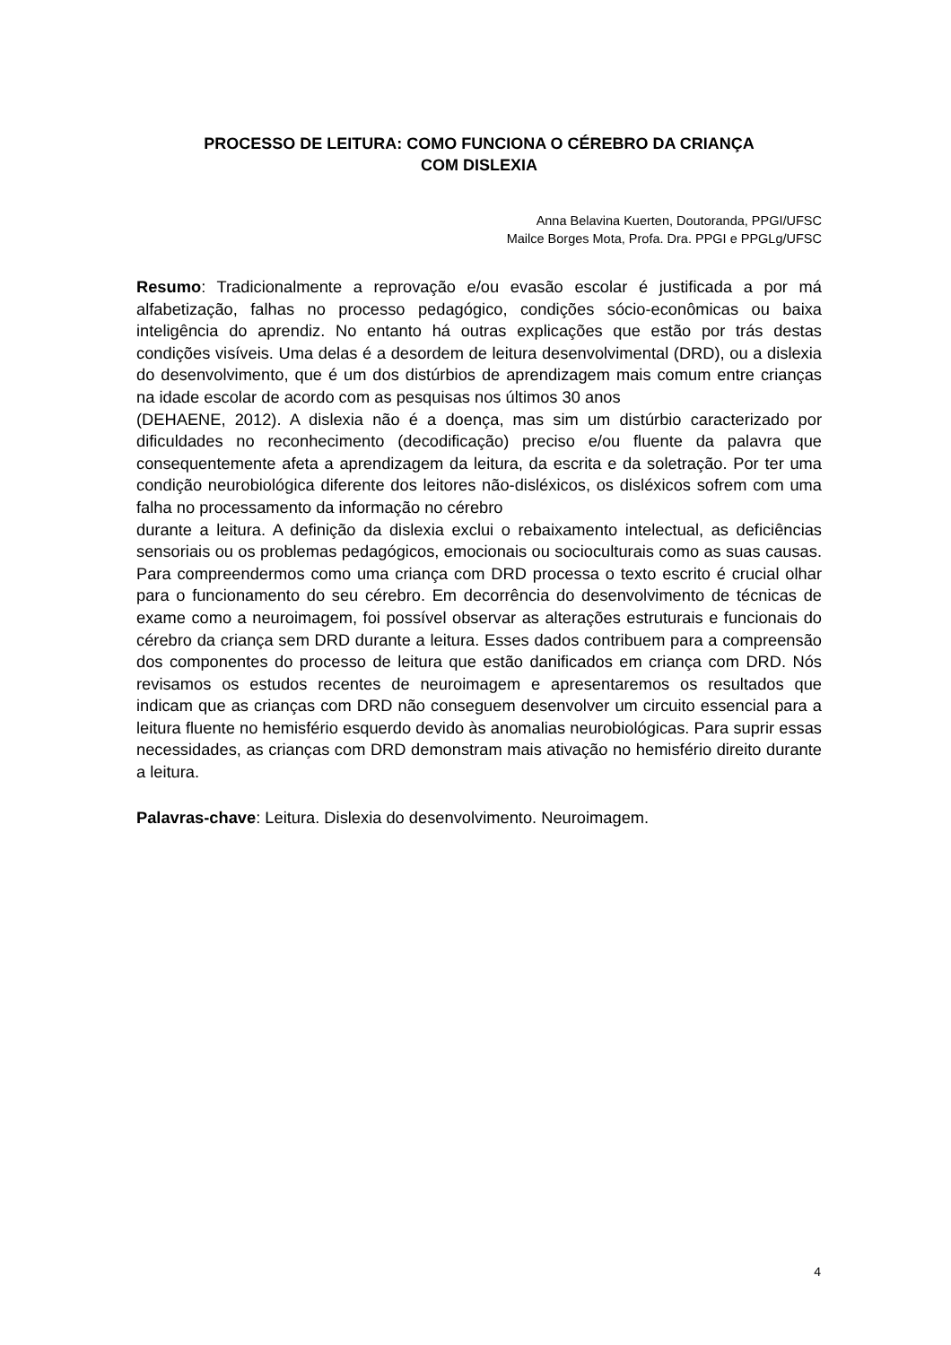PROCESSO DE LEITURA: COMO FUNCIONA O CÉREBRO DA CRIANÇA
COM DISLEXIA
Anna Belavina Kuerten, Doutoranda, PPGI/UFSC
Mailce Borges Mota, Profa. Dra. PPGI e PPGLg/UFSC
Resumo: Tradicionalmente a reprovação e/ou evasão escolar é justificada a por má alfabetização, falhas no processo pedagógico, condições sócio-econômicas ou baixa inteligência do aprendiz. No entanto há outras explicações que estão por trás destas condições visíveis. Uma delas é a desordem de leitura desenvolvimental (DRD), ou a dislexia do desenvolvimento, que é um dos distúrbios de aprendizagem mais comum entre crianças na idade escolar de acordo com as pesquisas nos últimos 30 anos
(DEHAENE, 2012). A dislexia não é a doença, mas sim um distúrbio caracterizado por dificuldades no reconhecimento (decodificação) preciso e/ou fluente da palavra que consequentemente afeta a aprendizagem da leitura, da escrita e da soletração. Por ter uma condição neurobiológica diferente dos leitores não-disléxicos, os disléxicos sofrem com uma falha no processamento da informação no cérebro
durante a leitura. A definição da dislexia exclui o rebaixamento intelectual, as deficiências sensoriais ou os problemas pedagógicos, emocionais ou socioculturais como as suas causas. Para compreendermos como uma criança com DRD processa o texto escrito é crucial olhar para o funcionamento do seu cérebro. Em decorrência do desenvolvimento de técnicas de exame como a neuroimagem, foi possível observar as alterações estruturais e funcionais do cérebro da criança sem DRD durante a leitura. Esses dados contribuem para a compreensão dos componentes do processo de leitura que estão danificados em criança com DRD. Nós revisamos os estudos recentes de neuroimagem e apresentaremos os resultados que indicam que as crianças com DRD não conseguem desenvolver um circuito essencial para a leitura fluente no hemisfério esquerdo devido às anomalias neurobiológicas. Para suprir essas necessidades, as crianças com DRD demonstram mais ativação no hemisfério direito durante a leitura.
Palavras-chave: Leitura. Dislexia do desenvolvimento. Neuroimagem.
4